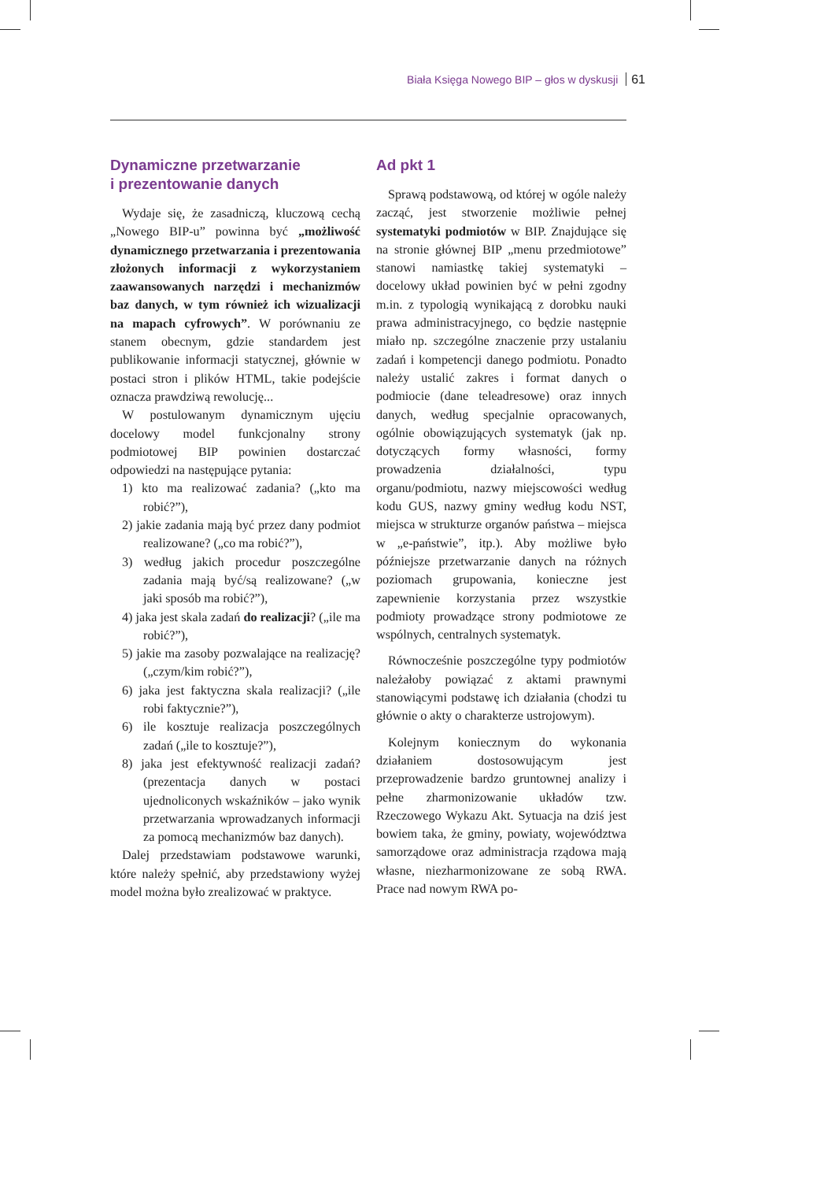Biała Księga Nowego BIP – głos w dyskusji 61
Dynamiczne przetwarzanie
i prezentowanie danych
Wydaje się, że zasadniczą, kluczową cechą „Nowego BIP-u” powinna być „możliwość dynamicznego przetwarzania i prezentowania złożonych informacji z wykorzystaniem zaawansowanych narzędzi i mechanizmów baz danych, w tym również ich wizualizacji na mapach cyfrowych”. W porównaniu ze stanem obecnym, gdzie standardem jest publikowanie informacji statycznej, głównie w postaci stron i plików HTML, takie podejście oznacza prawdziwą rewolucję...
W postulowanym dynamicznym ujęciu docelowy model funkcjonalny strony podmiotowej BIP powinien dostarczać odpowiedzi na następujące pytania:
1) kto ma realizować zadania? („kto ma robić?”),
2) jakie zadania mają być przez dany podmiot realizowane? („co ma robić?”),
3) według jakich procedur poszczególne zadania mają być/są realizowane? („w jaki sposób ma robić?”),
4) jaka jest skala zadań do realizacji? („ile ma robić?”),
5) jakie ma zasoby pozwalające na realizację? („czym/kim robić?”),
6) jaka jest faktyczna skala realizacji? („ile robi faktycznie?”),
6) ile kosztuje realizacja poszczególnych zadań („ile to kosztuje?”),
8) jaka jest efektywność realizacji zadań? (prezentacja danych w postaci ujednoliconych wskaźników – jako wynik przetwarzania wprowadzanych informacji za pomocą mechanizmów baz danych).
Dalej przedstawiam podstawowe warunki, które należy spełnić, aby przedstawiony wyżej model można było zrealizować w praktyce.
Ad pkt 1
Sprawą podstawową, od której w ogóle należy zacząć, jest stworzenie możliwie pełnej systematyki podmiotów w BIP. Znajdujące się na stronie głównej BIP „menu przedmiotowe” stanowi namiastkę takiej systematyki – docelowy układ powinien być w pełni zgodny m.in. z typologią wynikającą z dorobku nauki prawa administracyjnego, co będzie następnie miało np. szczególne znaczenie przy ustalaniu zadań i kompetencji danego podmiotu. Ponadto należy ustalić zakres i format danych o podmiocie (dane teleadresowe) oraz innych danych, według specjalnie opracowanych, ogólnie obowiązujących systematyk (jak np. dotyczących formy własności, formy prowadzenia działalności, typu organu/podmiotu, nazwy miejscowości według kodu GUS, nazwy gminy według kodu NST, miejsca w strukturze organów państwa – miejsca w „e-państwie”, itp.). Aby możliwe było późniejsze przetwarzanie danych na różnych poziomach grupowania, konieczne jest zapewnienie korzystania przez wszystkie podmioty prowadzące strony podmiotowe ze wspólnych, centralnych systematyk.
Równocześnie poszczególne typy podmiotów należałoby powiązać z aktami prawnymi stanowiącymi podstawę ich działania (chodzi tu głównie o akty o charakterze ustrojowym).
Kolejnym koniecznym do wykonania działaniem dostosowującym jest przeprowadzenie bardzo gruntownej analizy i pełne zharmonizowanie układów tzw. Rzeczowego Wykazu Akt. Sytuacja na dziś jest bowiem taka, że gminy, powiaty, województwa samorządowe oraz administracja rządowa mają własne, niezharmonizowane ze sobą RWA. Prace nad nowym RWA po-